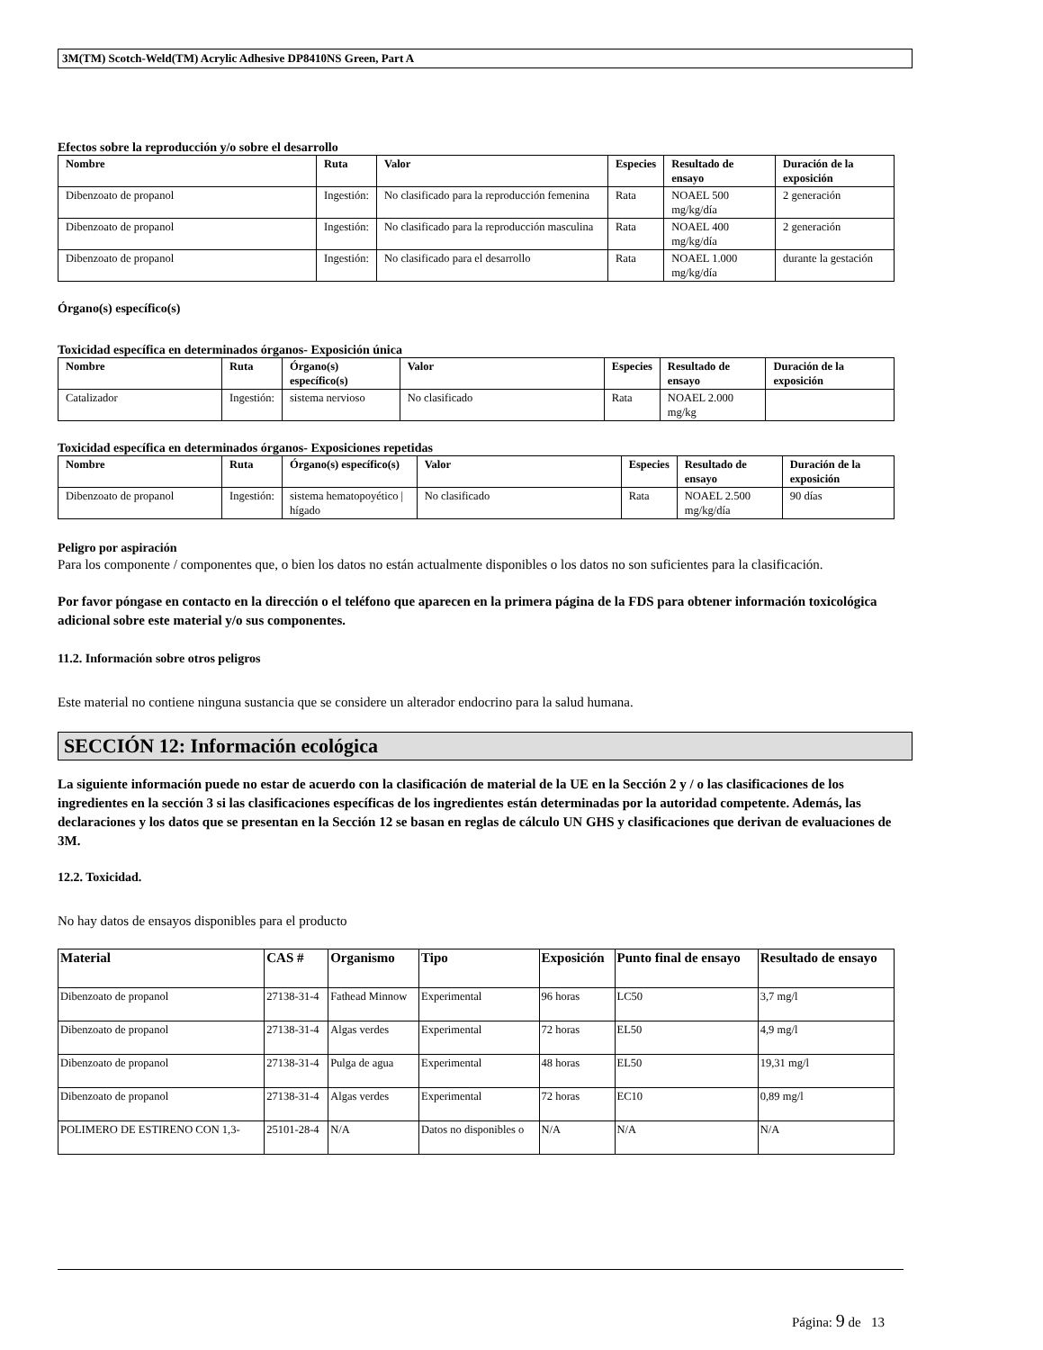3M(TM) Scotch-Weld(TM) Acrylic Adhesive DP8410NS Green, Part A
Efectos sobre la reproducción y/o sobre el desarrollo
| Nombre | Ruta | Valor | Especies | Resultado de ensayo | Duración de la exposición |
| --- | --- | --- | --- | --- | --- |
| Dibenzoato de propanol | Ingestión: | No clasificado para la reproducción femenina | Rata | NOAEL 500 mg/kg/día | 2 generación |
| Dibenzoato de propanol | Ingestión: | No clasificado para la reproducción masculina | Rata | NOAEL 400 mg/kg/día | 2 generación |
| Dibenzoato de propanol | Ingestión: | No clasificado para el desarrollo | Rata | NOAEL 1.000 mg/kg/día | durante la gestación |
Órgano(s) específico(s)
Toxicidad específica en determinados órganos- Exposición única
| Nombre | Ruta | Órgano(s) específico(s) | Valor | Especies | Resultado de ensayo | Duración de la exposición |
| --- | --- | --- | --- | --- | --- | --- |
| Catalizador | Ingestión: | sistema nervioso | No clasificado | Rata | NOAEL 2.000 mg/kg | |
Toxicidad específica en determinados órganos- Exposiciones repetidas
| Nombre | Ruta | Órgano(s) específico(s) | Valor | Especies | Resultado de ensayo | Duración de la exposición |
| --- | --- | --- | --- | --- | --- | --- |
| Dibenzoato de propanol | Ingestión: | sistema hematopoyético / hígado | No clasificado | Rata | NOAEL 2.500 mg/kg/día | 90 días |
Peligro por aspiración
Para los componente / componentes que, o bien los datos no están actualmente disponibles o los datos no son suficientes para la clasificación.
Por favor póngase en contacto en la dirección o el teléfono que aparecen en la primera página de la FDS para obtener información toxicológica adicional sobre este material y/o sus componentes.
11.2. Información sobre otros peligros
Este material no contiene ninguna sustancia que se considere un alterador endocrino para la salud humana.
SECCIÓN 12: Información ecológica
La siguiente información puede no estar de acuerdo con la clasificación de material de la UE en la Sección 2 y / o las clasificaciones de los ingredientes en la sección 3 si las clasificaciones específicas de los ingredientes están determinadas por la autoridad competente. Además, las declaraciones y los datos que se presentan en la Sección 12 se basan en reglas de cálculo UN GHS y clasificaciones que derivan de evaluaciones de 3M.
12.2. Toxicidad.
No hay datos de ensayos disponibles para el producto
| Material | CAS # | Organismo | Tipo | Exposición | Punto final de ensayo | Resultado de ensayo |
| --- | --- | --- | --- | --- | --- | --- |
| Dibenzoato de propanol | 27138-31-4 | Fathead Minnow | Experimental | 96 horas | LC50 | 3,7 mg/l |
| Dibenzoato de propanol | 27138-31-4 | Algas verdes | Experimental | 72 horas | EL50 | 4,9 mg/l |
| Dibenzoato de propanol | 27138-31-4 | Pulga de agua | Experimental | 48 horas | EL50 | 19,31 mg/l |
| Dibenzoato de propanol | 27138-31-4 | Algas verdes | Experimental | 72 horas | EC10 | 0,89 mg/l |
| POLIMERO DE ESTIRENO CON 1,3- | 25101-28-4 | N/A | Datos no disponibles o | N/A | N/A | N/A |
Página: 9 de 13